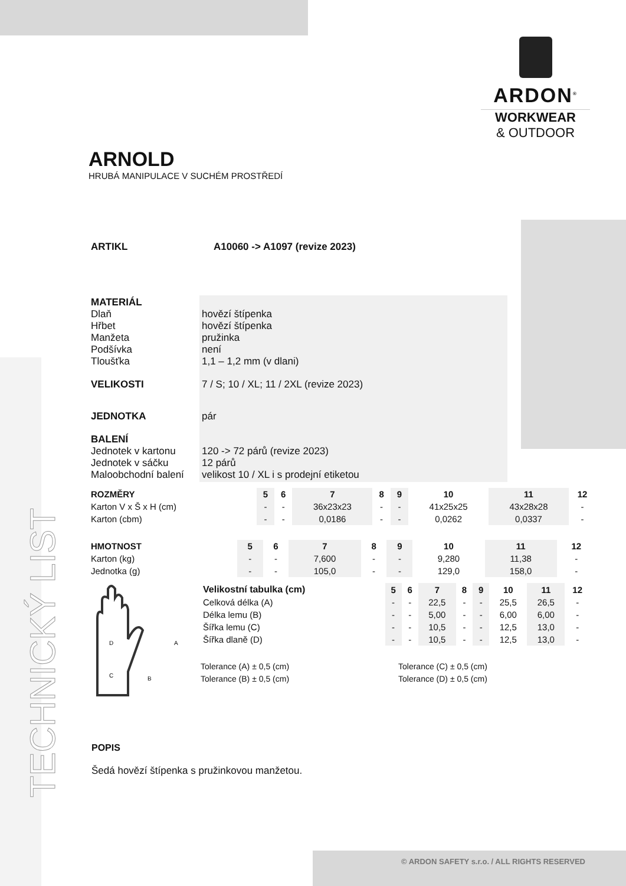TECHNICKÝ LIST
ARDON<sup>®</sup>
WORKWEAR
& OUTDOOR
ARNOLD
HRUBÁ MANIPULACE V SUCHÉM PROSTŘEDÍ
| ARTIKL | A10060 -> A1097 (revize 2023) |
| MATERIÁL Dlaň Hřbet Manžeta Podšívka Tloušťka | hovězí štípenka hovězí štípenka pružinka není 1,1 – 1,2 mm (v dlani) |
| VELIKOSTI | 7 / S; 10 / XL; 11 / 2XL (revize 2023) |
| JEDNOTKA | pár |
| BALENÍ Jednotek v kartonu Jednotek v sáčku Maloobchodní balení | 120 -> 72 párů (revize 2023) 12 párů velikost 10 / XL i s prodejní etiketou |
| ROZMĚRY | 5 | 6 | 7 | 8 | 9 | 10 | 11 | 12 |
| --- | --- | --- | --- | --- | --- | --- | --- | --- |
| Karton V x Š x H (cm) | - | - | 36x23x23 | - | - | 41x25x25 | 43x28x28 | - |
| Karton (cbm) | - | - | 0,0186 | - | - | 0,0262 | 0,0337 | - |
| HMOTNOST | 5 | 6 | 7 | 8 | 9 | 10 | 11 | 12 |
| --- | --- | --- | --- | --- | --- | --- | --- | --- |
| Karton (kg) | - | - | 7,600 | - | - | 9,280 | 11,38 | - |
| Jednotka (g) | - | - | 105,0 | - | - | 129,0 | 158,0 | - |
D
C
B
A
| Velikostní tabulka (cm) | 5 | 6 | 7 | 8 | 9 | 10 | 11 | 12 |
| --- | --- | --- | --- | --- | --- | --- | --- | --- |
| Celková délka (A) | - | - | 22,5 | - | - | 25,5 | 26,5 | - |
| Délka lemu (B) | - | - | 5,00 | - | - | 6,00 | 6,00 | - |
| Šířka lemu (C) | - | - | 10,5 | - | - | 12,5 | 13,0 | - |
| Šířka dlaně (D) | - | - | 10,5 | - | - | 12,5 | 13,0 | - |
Tolerance (A) ± 0,5 (cm)
Tolerance (B) ± 0,5 (cm)
Tolerance (C) ± 0,5 (cm)
Tolerance (D) ± 0,5 (cm)
POPIS
Šedá hovězí štípenka s pružinkovou manžetou.
© ARDON SAFETY s.r.o. / ALL RIGHTS RESERVED